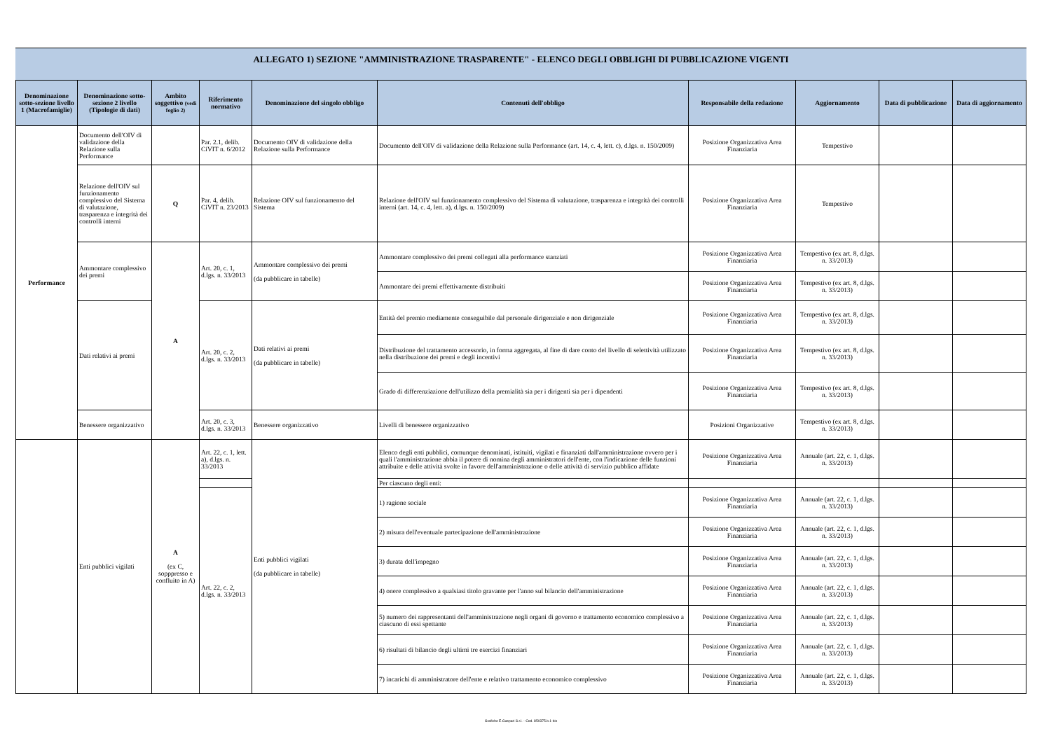ALLEGATO 1) SEZIONE "AMMINISTRAZIONE TRASPARENTE" - ELENCO DEGLI OBBLIGHI DI PUBBLICAZIONE VIGENTI
| Denominazione sotto-sezione livello 1 (Macrofamiglie) | Denominazione sotto-sezione 2 livello (Tipologie di dati) | Ambito soggettivo (vedi foglio 2) | Riferimento normativo | Denominazione del singolo obbligo | Contenuti dell'obbligo | Responsabile della redazione | Aggiornamento | Data di pubblicazione | Data di aggiornamento |
| --- | --- | --- | --- | --- | --- | --- | --- | --- | --- |
| Performance | Documento dell'OIV di validazione della Relazione sulla Performance | | Par. 2.1, delib. CiVIT n. 6/2012 | Documento OIV di validazione della Relazione sulla Performance | Documento dell'OIV di validazione della Relazione sulla Performance (art. 14, c. 4, lett. c), d.lgs. n. 150/2009) | Posizione Organizzativa Area Finanziaria | Tempestivo | | |
| | Relazione dell'OIV sul funzionamento complessivo del Sistema di valutazione, trasparenza e integrità dei controlli interni | Q | Par. 4, delib. CiVIT n. 23/2013 | Relazione OIV sul funzionamento del Sistema | Relazione dell'OIV sul funzionamento complessivo del Sistema di valutazione, trasparenza e integrità dei controlli interni (art. 14, c. 4, lett. a), d.lgs. n. 150/2009) | Posizione Organizzativa Area Finanziaria | Tempestivo | | |
| | Ammontare complessivo dei premi | A | Art. 20, c. 1, d.lgs. n. 33/2013 | Ammontare complessivo dei premi (da pubblicare in tabelle) | Ammontare complessivo dei premi collegati alla performance stanziati | Posizione Organizzativa Area Finanziaria | Tempestivo (ex art. 8, d.lgs. n. 33/2013) | | |
| | | | | | Ammontare dei premi effettivamente distribuiti | Posizione Organizzativa Area Finanziaria | Tempestivo (ex art. 8, d.lgs. n. 33/2013) | | |
| | Dati relativi ai premi | | Art. 20, c. 2, d.lgs. n. 33/2013 | Dati relativi ai premi (da pubblicare in tabelle) | Entità del premio mediamente conseguibile dal personale dirigenziale e non dirigenziale | Posizione Organizzativa Area Finanziaria | Tempestivo (ex art. 8, d.lgs. n. 33/2013) | | |
| | | | | | Distribuzione del trattamento accessorio, in forma aggregata, al fine di dare conto del livello di selettività utilizzato nella distribuzione dei premi e degli incentivi | Posizione Organizzativa Area Finanziaria | Tempestivo (ex art. 8, d.lgs. n. 33/2013) | | |
| | | | | | Grado di differenziazione dell'utilizzo della premialità sia per i dirigenti sia per i dipendenti | Posizione Organizzativa Area Finanziaria | Tempestivo (ex art. 8, d.lgs. n. 33/2013) | | |
| | Benessere organizzativo | | Art. 20, c. 3, d.lgs. n. 33/2013 | Benessere organizzativo | Livelli di benessere organizzativo | Posizioni Organizzative | Tempestivo (ex art. 8, d.lgs. n. 33/2013) | | |
| | Enti pubblici vigilati | A (ex C, sopppresso e confluito in A) | Art. 22, c. 1, lett. a), d.lgs. n. 33/2013 | Enti pubblici vigilati (da pubblicare in tabelle) | Elenco degli enti pubblici, comunque denominati, istituiti, vigilati e finanziati dall'amministrazione ovvero per i quali l'amministrazione abbia il potere di nomina degli amministratori dell'ente, con l'indicazione delle funzioni attribuite e delle attività svolte in favore dell'amministrazione o delle attività di servizio pubblico affidate | Posizione Organizzativa Area Finanziaria | Annuale (art. 22, c. 1, d.lgs. n. 33/2013) | | |
| | | | | | Per ciascuno degli enti: | | | | |
| | | | Art. 22, c. 2, d.lgs. n. 33/2013 | | 1) ragione sociale | Posizione Organizzativa Area Finanziaria | Annuale (art. 22, c. 1, d.lgs. n. 33/2013) | | |
| | | | | | 2) misura dell'eventuale partecipazione dell'amministrazione | Posizione Organizzativa Area Finanziaria | Annuale (art. 22, c. 1, d.lgs. n. 33/2013) | | |
| | | | | | 3) durata dell'impegno | Posizione Organizzativa Area Finanziaria | Annuale (art. 22, c. 1, d.lgs. n. 33/2013) | | |
| | | | | | 4) onere complessivo a qualsiasi titolo gravante per l'anno sul bilancio dell'amministrazione | Posizione Organizzativa Area Finanziaria | Annuale (art. 22, c. 1, d.lgs. n. 33/2013) | | |
| | | | | | 5) numero dei rappresentanti dell'amministrazione negli organi di governo e trattamento economico complessivo a ciascuno di essi spettante | Posizione Organizzativa Area Finanziaria | Annuale (art. 22, c. 1, d.lgs. n. 33/2013) | | |
| | | | | | 6) risultati di bilancio degli ultimi tre esercizi finanziari | Posizione Organizzativa Area Finanziaria | Annuale (art. 22, c. 1, d.lgs. n. 33/2013) | | |
| | | | | | 7) incarichi di amministratore dell'ente e relativo trattamento economico complessivo | Posizione Organizzativa Area Finanziaria | Annuale (art. 22, c. 1, d.lgs. n. 33/2013) | | |
Grafiche E.Gaspari S.r.l. - Cod. 850375.b.1-bis